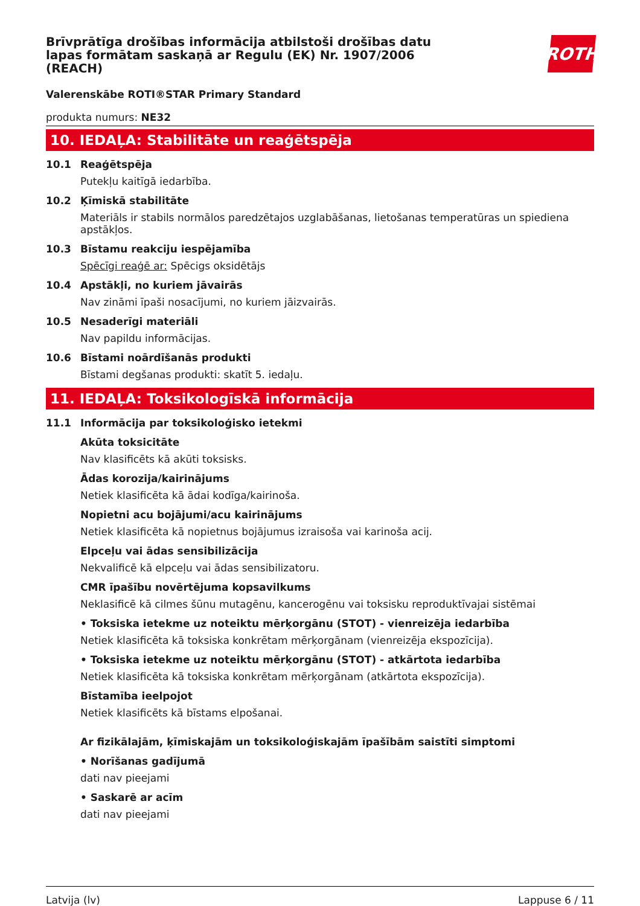Brīvprātīga drošības informācija atbilstoši drošības datu lapas formātam saskaņā ar Regulu (EK) Nr. 1907/2006 (REACH)
ROTH
Valerenskābe ROTI®STAR Primary Standard
produkta numurs: NE32
10. IEDAĻA: Stabilitāte un reaģētspēja
10.1 Reaģētspēja
Putekļu kaitīgā iedarbība.
10.2 Ķīmiskā stabilitāte
Materiāls ir stabils normālos paredzētajos uzglabāšanas, lietošanas temperatūras un spiediena apstākļos.
10.3 Bīstamu reakciju iespējamība
Spēcīgi reaģē ar: Spēcigs oksidētājs
10.4 Apstākļi, no kuriem jāvairās
Nav zināmi īpaši nosacījumi, no kuriem jāizvairās.
10.5 Nesaderīgi materiāli
Nav papildu informācijas.
10.6 Bīstami noārdīšanās produkti
Bīstami degšanas produkti: skatīt 5. iedaļu.
11. IEDAĻA: Toksikologīskā informācija
11.1 Informācija par toksikoloģisko ietekmi
Akūta toksicitāte
Nav klasificēts kā akūti toksisks.
Ādas korozija/kairinājums
Netiek klasificēta kā ādai kodīga/kairinoša.
Nopietni acu bojājumi/acu kairinājums
Netiek klasificēta kā nopietnus bojājumus izraisoša vai karinoša acij.
Elpceļu vai ādas sensibilizācija
Nekvalificē kā elpceļu vai ādas sensibilizatoru.
CMR īpašību novērtējuma kopsavilkums
Neklasificē kā cilmes šūnu mutagēnu, kancerogēnu vai toksisku reproduktīvajai sistēmai
• Toksiska ietekme uz noteiktu mērķorgānu (STOT) - vienreizēja iedarbība
Netiek klasificēta kā toksiska konkrētam mērķorgānam (vienreizēja ekspozīcija).
• Toksiska ietekme uz noteiktu mērķorgānu (STOT) - atkārtota iedarbība
Netiek klasificēta kā toksiska konkrētam mērķorgānam (atkārtota ekspozīcija).
Bīstamība ieelpojot
Netiek klasificēts kā bīstams elpošanai.
Ar fizikālajām, ķīmiskajām un toksikoloģiskajām īpašībām saistīti simptomi
• Norīšanas gadījumā
dati nav pieejami
• Saskarē ar acīm
dati nav pieejami
Latvija (lv) Lappuse 6 / 11